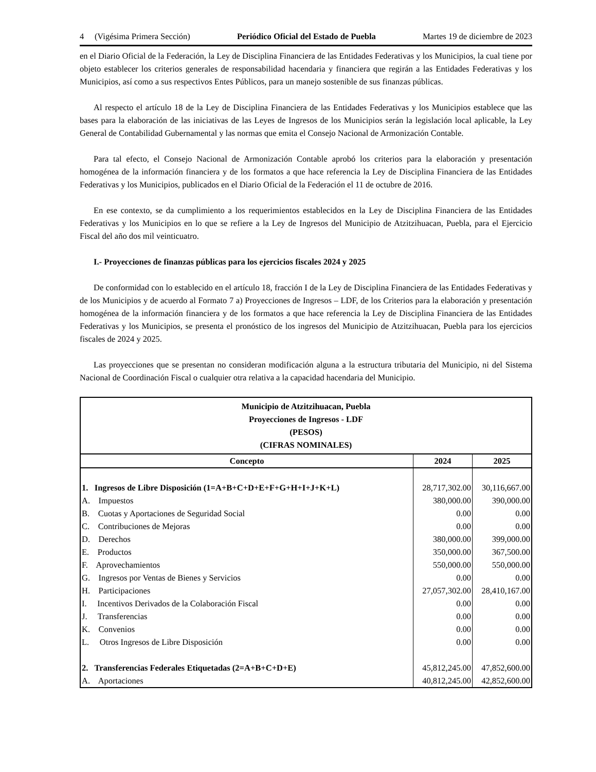4 (Vigésima Primera Sección) Periódico Oficial del Estado de Puebla Martes 19 de diciembre de 2023
en el Diario Oficial de la Federación, la Ley de Disciplina Financiera de las Entidades Federativas y los Municipios, la cual tiene por objeto establecer los criterios generales de responsabilidad hacendaria y financiera que regirán a las Entidades Federativas y los Municipios, así como a sus respectivos Entes Públicos, para un manejo sostenible de sus finanzas públicas.
Al respecto el artículo 18 de la Ley de Disciplina Financiera de las Entidades Federativas y los Municipios establece que las bases para la elaboración de las iniciativas de las Leyes de Ingresos de los Municipios serán la legislación local aplicable, la Ley General de Contabilidad Gubernamental y las normas que emita el Consejo Nacional de Armonización Contable.
Para tal efecto, el Consejo Nacional de Armonización Contable aprobó los criterios para la elaboración y presentación homogénea de la información financiera y de los formatos a que hace referencia la Ley de Disciplina Financiera de las Entidades Federativas y los Municipios, publicados en el Diario Oficial de la Federación el 11 de octubre de 2016.
En ese contexto, se da cumplimiento a los requerimientos establecidos en la Ley de Disciplina Financiera de las Entidades Federativas y los Municipios en lo que se refiere a la Ley de Ingresos del Municipio de Atzitzihuacan, Puebla, para el Ejercicio Fiscal del año dos mil veinticuatro.
I.- Proyecciones de finanzas públicas para los ejercicios fiscales 2024 y 2025
De conformidad con lo establecido en el artículo 18, fracción I de la Ley de Disciplina Financiera de las Entidades Federativas y de los Municipios y de acuerdo al Formato 7 a) Proyecciones de Ingresos – LDF, de los Criterios para la elaboración y presentación homogénea de la información financiera y de los formatos a que hace referencia la Ley de Disciplina Financiera de las Entidades Federativas y los Municipios, se presenta el pronóstico de los ingresos del Municipio de Atzitzihuacan, Puebla para los ejercicios fiscales de 2024 y 2025.
Las proyecciones que se presentan no consideran modificación alguna a la estructura tributaria del Municipio, ni del Sistema Nacional de Coordinación Fiscal o cualquier otra relativa a la capacidad hacendaria del Municipio.
| Municipio de Atzitzihuacan, Puebla Proyecciones de Ingresos - LDF (PESOS) (CIFRAS NOMINALES) | | |
| Concepto | 2024 | 2025 |
| 1. Ingresos de Libre Disposición (1=A+B+C+D+E+F+G+H+I+J+K+L) | 28,717,302.00 | 30,116,667.00 |
| A. Impuestos | 380,000.00 | 390,000.00 |
| B. Cuotas y Aportaciones de Seguridad Social | 0.00 | 0.00 |
| C. Contribuciones de Mejoras | 0.00 | 0.00 |
| D. Derechos | 380,000.00 | 399,000.00 |
| E. Productos | 350,000.00 | 367,500.00 |
| F. Aprovechamientos | 550,000.00 | 550,000.00 |
| G. Ingresos por Ventas de Bienes y Servicios | 0.00 | 0.00 |
| H. Participaciones | 27,057,302.00 | 28,410,167.00 |
| I. Incentivos Derivados de la Colaboración Fiscal | 0.00 | 0.00 |
| J. Transferencias | 0.00 | 0.00 |
| K. Convenios | 0.00 | 0.00 |
| L. Otros Ingresos de Libre Disposición | 0.00 | 0.00 |
| 2. Transferencias Federales Etiquetadas (2=A+B+C+D+E) | 45,812,245.00 | 47,852,600.00 |
| A. Aportaciones | 40,812,245.00 | 42,852,600.00 |